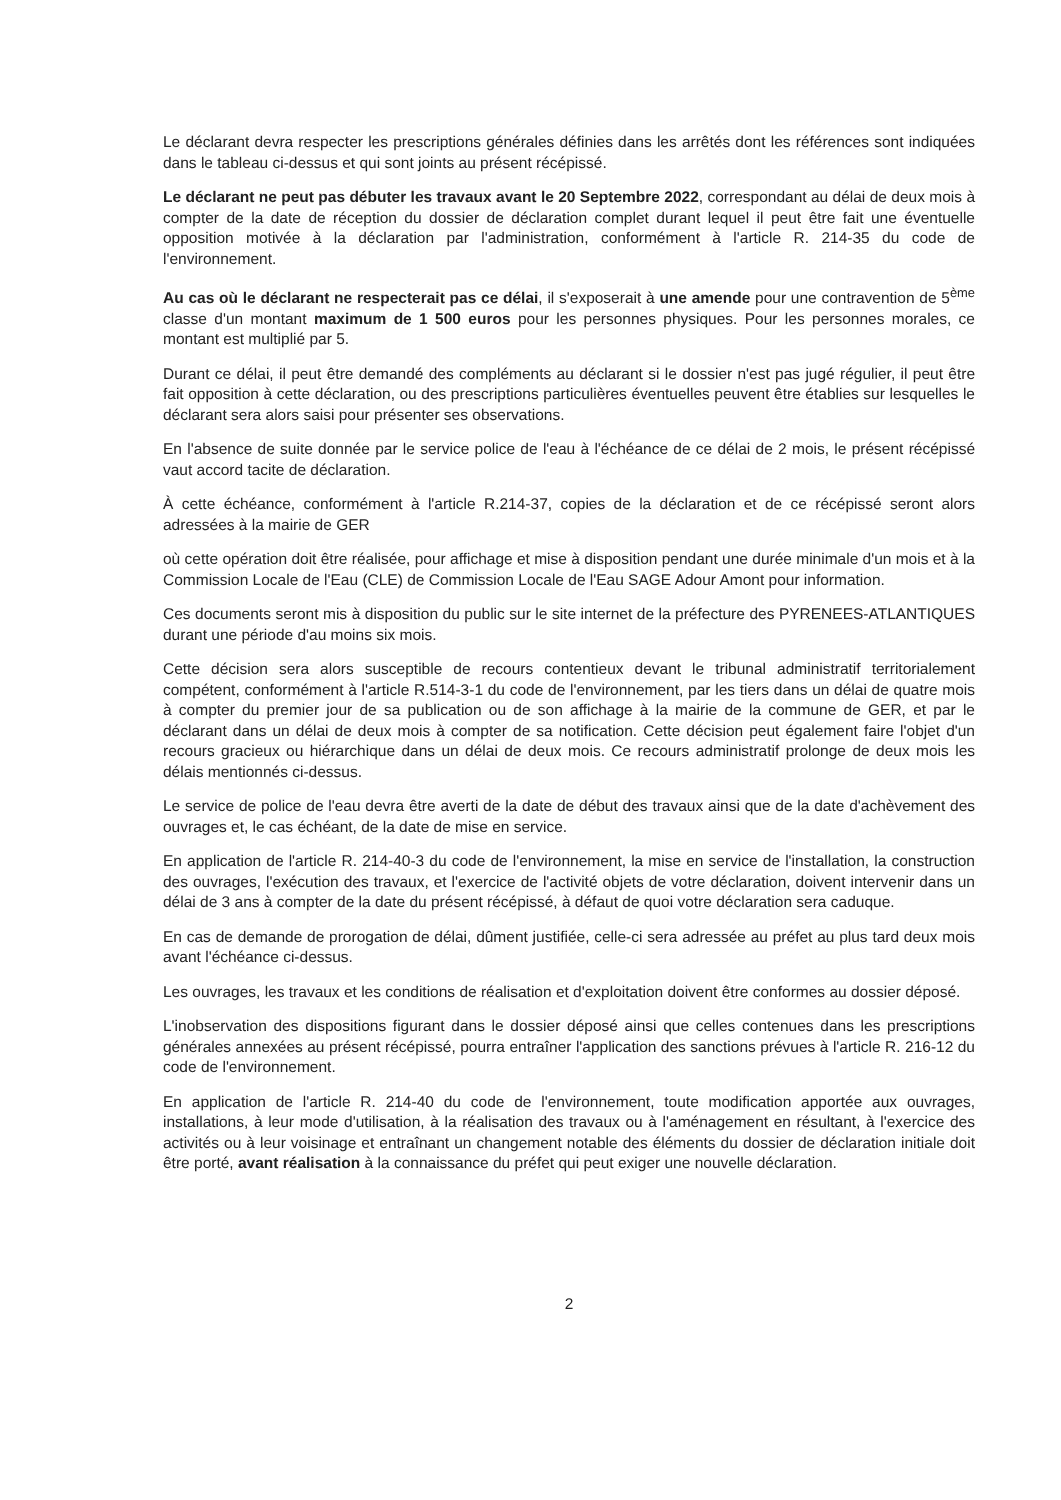Le déclarant devra respecter les prescriptions générales définies dans les arrêtés dont les références sont indiquées dans le tableau ci-dessus et qui sont joints au présent récépissé.
Le déclarant ne peut pas débuter les travaux avant le 20 Septembre 2022, correspondant au délai de deux mois à compter de la date de réception du dossier de déclaration complet durant lequel il peut être fait une éventuelle opposition motivée à la déclaration par l'administration, conformément à l'article R. 214-35 du code de l'environnement.
Au cas où le déclarant ne respecterait pas ce délai, il s'exposerait à une amende pour une contravention de 5<sup>ème</sup> classe d'un montant maximum de 1 500 euros pour les personnes physiques. Pour les personnes morales, ce montant est multiplié par 5.
Durant ce délai, il peut être demandé des compléments au déclarant si le dossier n'est pas jugé régulier, il peut être fait opposition à cette déclaration, ou des prescriptions particulières éventuelles peuvent être établies sur lesquelles le déclarant sera alors saisi pour présenter ses observations.
En l'absence de suite donnée par le service police de l'eau à l'échéance de ce délai de 2 mois, le présent récépissé vaut accord tacite de déclaration.
À cette échéance, conformément à l'article R.214-37, copies de la déclaration et de ce récépissé seront alors adressées à la mairie de GER
où cette opération doit être réalisée, pour affichage et mise à disposition pendant une durée minimale d'un mois et à la Commission Locale de l'Eau (CLE) de Commission Locale de l'Eau SAGE Adour Amont pour information.
Ces documents seront mis à disposition du public sur le site internet de la préfecture des PYRENEES-ATLANTIQUES durant une période d'au moins six mois.
Cette décision sera alors susceptible de recours contentieux devant le tribunal administratif territorialement compétent, conformément à l'article R.514-3-1 du code de l'environnement, par les tiers dans un délai de quatre mois à compter du premier jour de sa publication ou de son affichage à la mairie de la commune de GER, et par le déclarant dans un délai de deux mois à compter de sa notification. Cette décision peut également faire l'objet d'un recours gracieux ou hiérarchique dans un délai de deux mois. Ce recours administratif prolonge de deux mois les délais mentionnés ci-dessus.
Le service de police de l'eau devra être averti de la date de début des travaux ainsi que de la date d'achèvement des ouvrages et, le cas échéant, de la date de mise en service.
En application de l'article R. 214-40-3 du code de l'environnement, la mise en service de l'installation, la construction des ouvrages, l'exécution des travaux, et l'exercice de l'activité objets de votre déclaration, doivent intervenir dans un délai de 3 ans à compter de la date du présent récépissé, à défaut de quoi votre déclaration sera caduque.
En cas de demande de prorogation de délai, dûment justifiée, celle-ci sera adressée au préfet au plus tard deux mois avant l'échéance ci-dessus.
Les ouvrages, les travaux et les conditions de réalisation et d'exploitation doivent être conformes au dossier déposé.
L'inobservation des dispositions figurant dans le dossier déposé ainsi que celles contenues dans les prescriptions générales annexées au présent récépissé, pourra entraîner l'application des sanctions prévues à l'article R. 216-12 du code de l'environnement.
En application de l'article R. 214-40 du code de l'environnement, toute modification apportée aux ouvrages, installations, à leur mode d'utilisation, à la réalisation des travaux ou à l'aménagement en résultant, à l'exercice des activités ou à leur voisinage et entraînant un changement notable des éléments du dossier de déclaration initiale doit être porté, avant réalisation à la connaissance du préfet qui peut exiger une nouvelle déclaration.
2